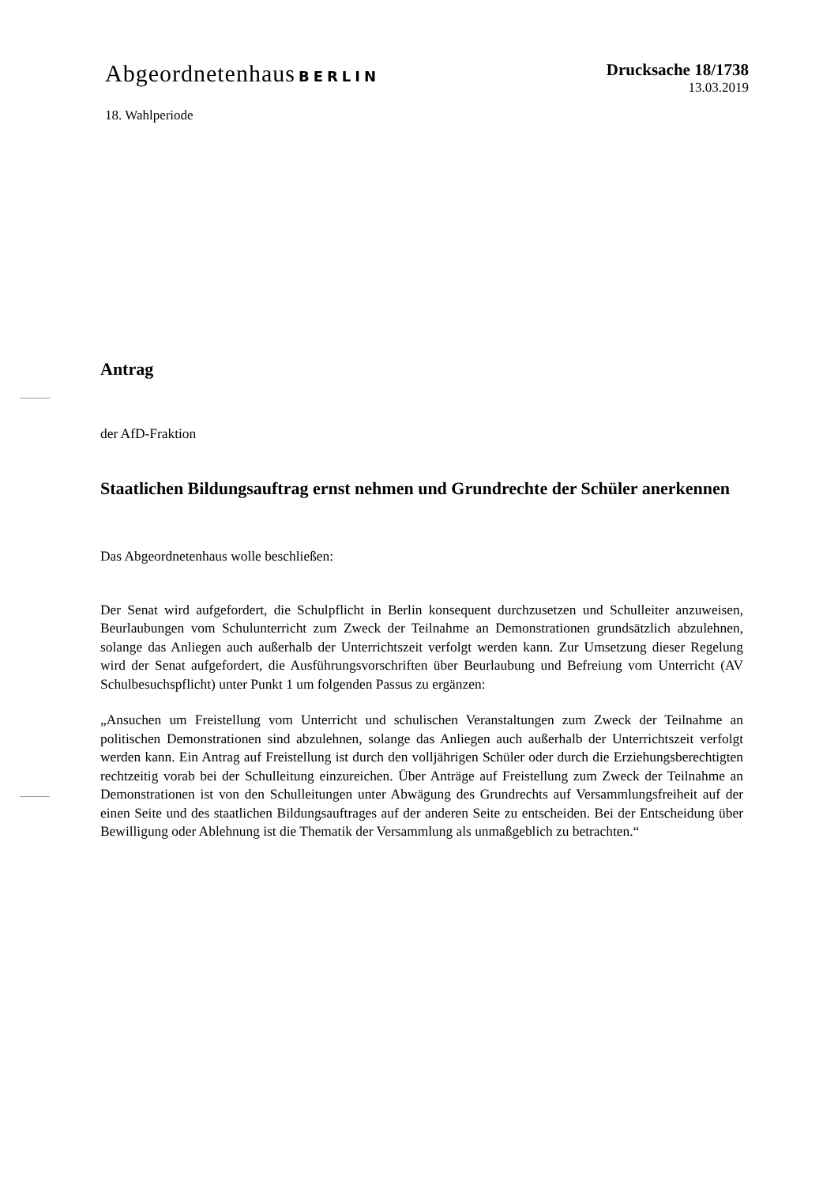Abgeordnetenhaus BERLIN
Drucksache 18/1738
13.03.2019
18. Wahlperiode
Antrag
der AfD-Fraktion
Staatlichen Bildungsauftrag ernst nehmen und Grundrechte der Schüler anerkennen
Das Abgeordnetenhaus wolle beschließen:
Der Senat wird aufgefordert, die Schulpflicht in Berlin konsequent durchzusetzen und Schulleiter anzuweisen, Beurlaubungen vom Schulunterricht zum Zweck der Teilnahme an Demonstrationen grundsätzlich abzulehnen, solange das Anliegen auch außerhalb der Unterrichtszeit verfolgt werden kann. Zur Umsetzung dieser Regelung wird der Senat aufgefordert, die Ausführungsvorschriften über Beurlaubung und Befreiung vom Unterricht (AV Schulbesuchspflicht) unter Punkt 1 um folgenden Passus zu ergänzen:
„Ansuchen um Freistellung vom Unterricht und schulischen Veranstaltungen zum Zweck der Teilnahme an politischen Demonstrationen sind abzulehnen, solange das Anliegen auch außerhalb der Unterrichtszeit verfolgt werden kann. Ein Antrag auf Freistellung ist durch den volljährigen Schüler oder durch die Erziehungsberechtigten rechtzeitig vorab bei der Schulleitung einzureichen. Über Anträge auf Freistellung zum Zweck der Teilnahme an Demonstrationen ist von den Schulleitungen unter Abwägung des Grundrechts auf Versammlungsfreiheit auf der einen Seite und des staatlichen Bildungsauftrages auf der anderen Seite zu entscheiden. Bei der Entscheidung über Bewilligung oder Ablehnung ist die Thematik der Versammlung als unmaßgeblich zu betrachten.“